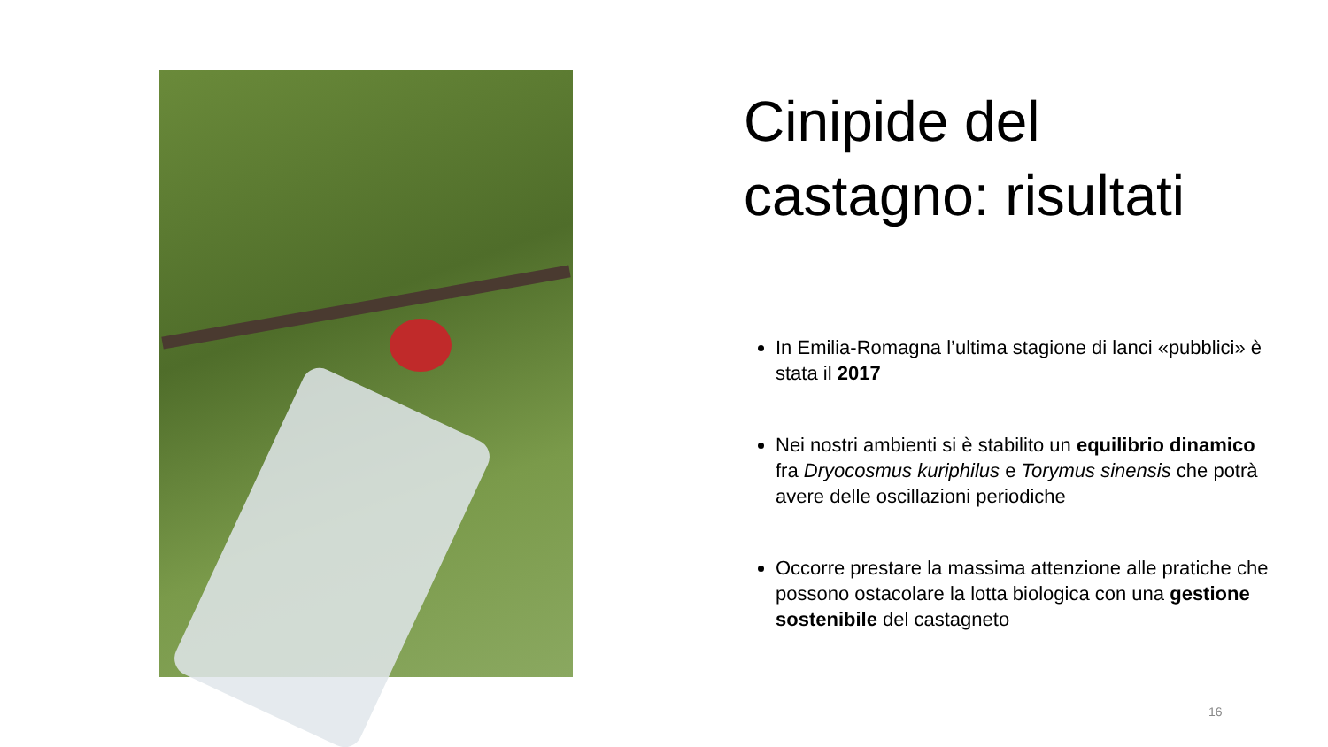Cinipide del castagno: risultati
In Emilia-Romagna l’ultima stagione di lanci «pubblici» è stata il 2017
Nei nostri ambienti si è stabilito un equilibrio dinamico fra Dryocosmus kuriphilus e Torymus sinensis che potrà avere delle oscillazioni periodiche
Occorre prestare la massima attenzione alle pratiche che possono ostacolare la lotta biologica con una gestione sostenibile del castagneto
16